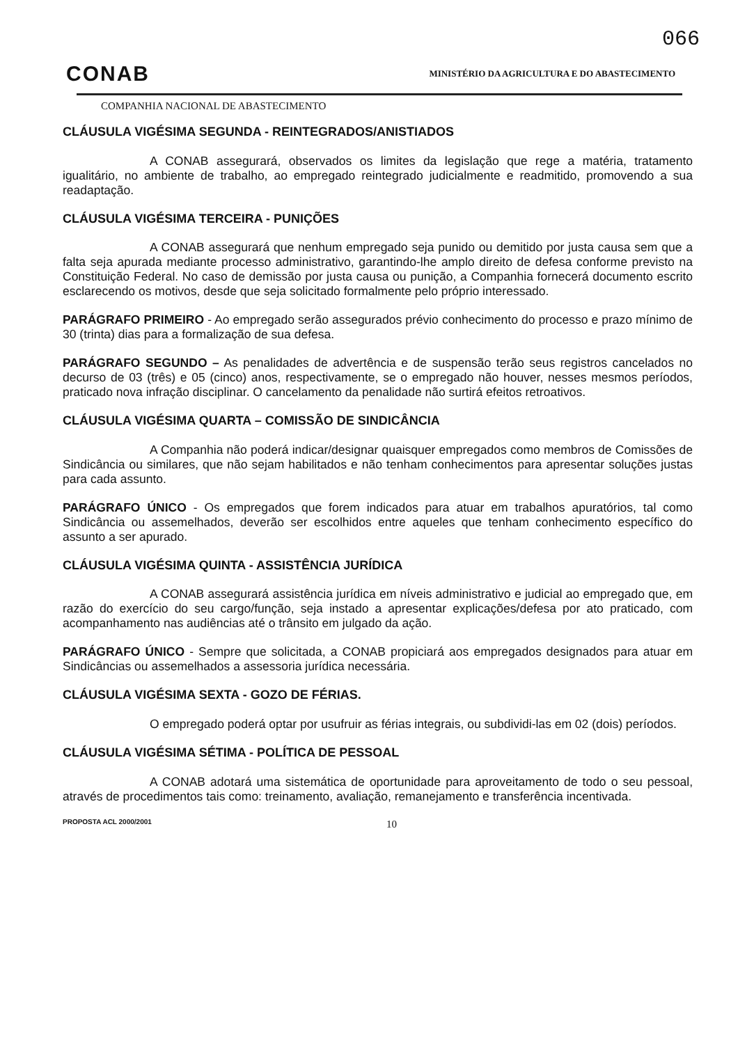066
CONAB
MINISTÉRIO DA AGRICULTURA E DO ABASTECIMENTO
COMPANHIA NACIONAL DE ABASTECIMENTO
CLÁUSULA VIGÉSIMA SEGUNDA - REINTEGRADOS/ANISTIADOS
A CONAB assegurará, observados os limites da legislação que rege a matéria, tratamento igualitário, no ambiente de trabalho, ao empregado reintegrado judicialmente e readmitido, promovendo a sua readaptação.
CLÁUSULA VIGÉSIMA TERCEIRA - PUNIÇÕES
A CONAB assegurará que nenhum empregado seja punido ou demitido por justa causa sem que a falta seja apurada mediante processo administrativo, garantindo-lhe amplo direito de defesa conforme previsto na Constituição Federal. No caso de demissão por justa causa ou punição, a Companhia fornecerá documento escrito esclarecendo os motivos, desde que seja solicitado formalmente pelo próprio interessado.
PARÁGRAFO PRIMEIRO - Ao empregado serão assegurados prévio conhecimento do processo e prazo mínimo de 30 (trinta) dias para a formalização de sua defesa.
PARÁGRAFO SEGUNDO – As penalidades de advertência e de suspensão terão seus registros cancelados no decurso de 03 (três) e 05 (cinco) anos, respectivamente, se o empregado não houver, nesses mesmos períodos, praticado nova infração disciplinar. O cancelamento da penalidade não surtirá efeitos retroativos.
CLÁUSULA VIGÉSIMA QUARTA – COMISSÃO DE SINDICÂNCIA
A Companhia não poderá indicar/designar quaisquer empregados como membros de Comissões de Sindicância ou similares, que não sejam habilitados e não tenham conhecimentos para apresentar soluções justas para cada assunto.
PARÁGRAFO ÚNICO - Os empregados que forem indicados para atuar em trabalhos apuratórios, tal como Sindicância ou assemelhados, deverão ser escolhidos entre aqueles que tenham conhecimento específico do assunto a ser apurado.
CLÁUSULA VIGÉSIMA QUINTA - ASSISTÊNCIA JURÍDICA
A CONAB assegurará assistência jurídica em níveis administrativo e judicial ao empregado que, em razão do exercício do seu cargo/função, seja instado a apresentar explicações/defesa por ato praticado, com acompanhamento nas audiências até o trânsito em julgado da ação.
PARÁGRAFO ÚNICO - Sempre que solicitada, a CONAB propiciará aos empregados designados para atuar em Sindicâncias ou assemelhados a assessoria jurídica necessária.
CLÁUSULA VIGÉSIMA SEXTA - GOZO DE FÉRIAS.
O empregado poderá optar por usufruir as férias integrais, ou subdividi-las em 02 (dois) períodos.
CLÁUSULA VIGÉSIMA SÉTIMA - POLÍTICA DE PESSOAL
A CONAB adotará uma sistemática de oportunidade para aproveitamento de todo o seu pessoal, através de procedimentos tais como: treinamento, avaliação, remanejamento e transferência incentivada.
PROPOSTA ACL 2000/2001 10